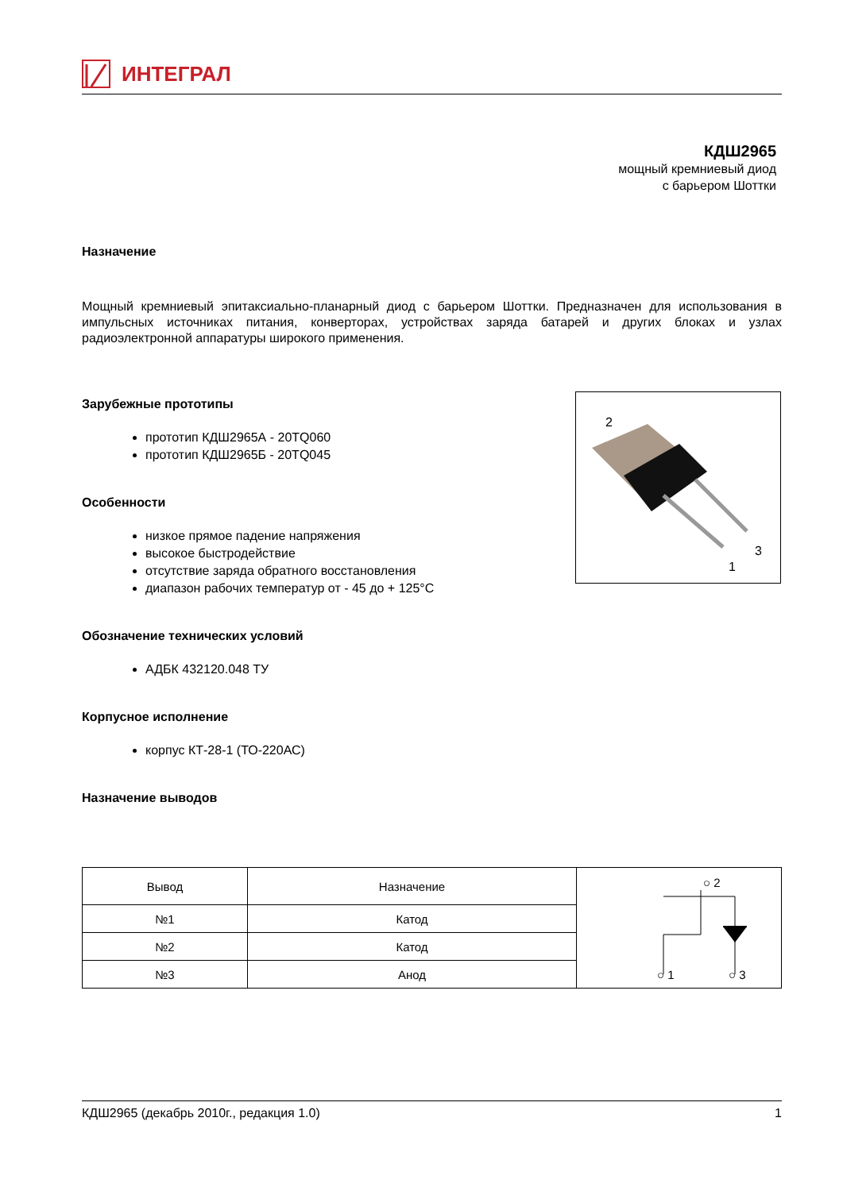ИНТЕГРАЛ
КДШ2965
мощный кремниевый диод
с барьером Шоттки
Назначение
Мощный кремниевый эпитаксиально-планарный диод с барьером Шоттки. Предназначен для использования в импульсных источниках питания, конверторах, устройствах заряда батарей и других блоках и узлах радиоэлектронной аппаратуры широкого применения.
Зарубежные прототипы
прототип КДШ2965А - 20TQ060
прототип КДШ2965Б - 20TQ045
Особенности
низкое прямое падение напряжения
высокое быстродействие
отсутствие заряда обратного восстановления
диапазон рабочих температур от - 45 до + 125°С
Обозначение технических условий
АДБК 432120.048 ТУ
Корпусное исполнение
корпус КТ-28-1 (ТО-220АС)
Назначение выводов
2
3
1
| Вывод | Назначение | ○ 2 ○ 1 ○ 3 |
| №1 | Катод | |
| №2 | Катод | |
| №3 | Анод | |
КДШ2965 (декабрь 2010г., редакция 1.0) 1